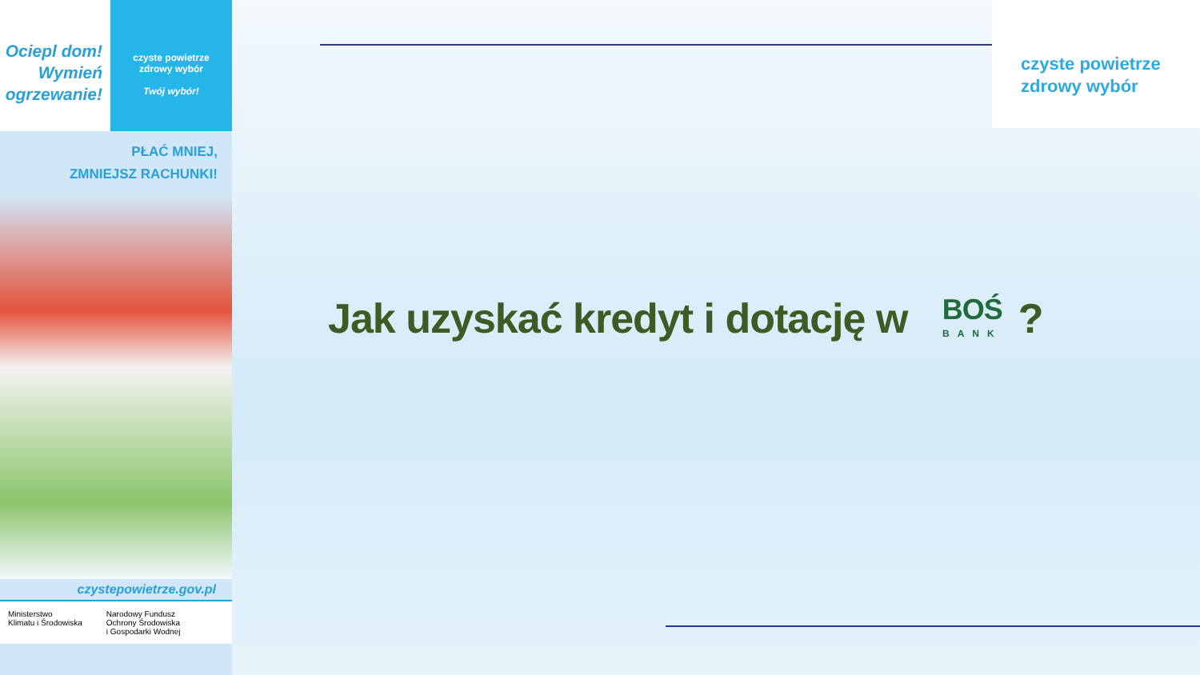Ociepl dom!
Wymień
ogrzewanie!
czyste powietrze
zdrowy wybór
Twój wybór!
PŁAĆ MNIEJ,
ZMNIEJSZ RACHUNKI!
czystepowietrze.gov.pl
Ministerstwo
Klimatu i Środowiska
Narodowy Fundusz
Ochrony Środowiska
i Gospodarki Wodnej
czyste powietrze
zdrowy wybór
Jak uzyskać kredyt i dotację w BOŚ BANK?